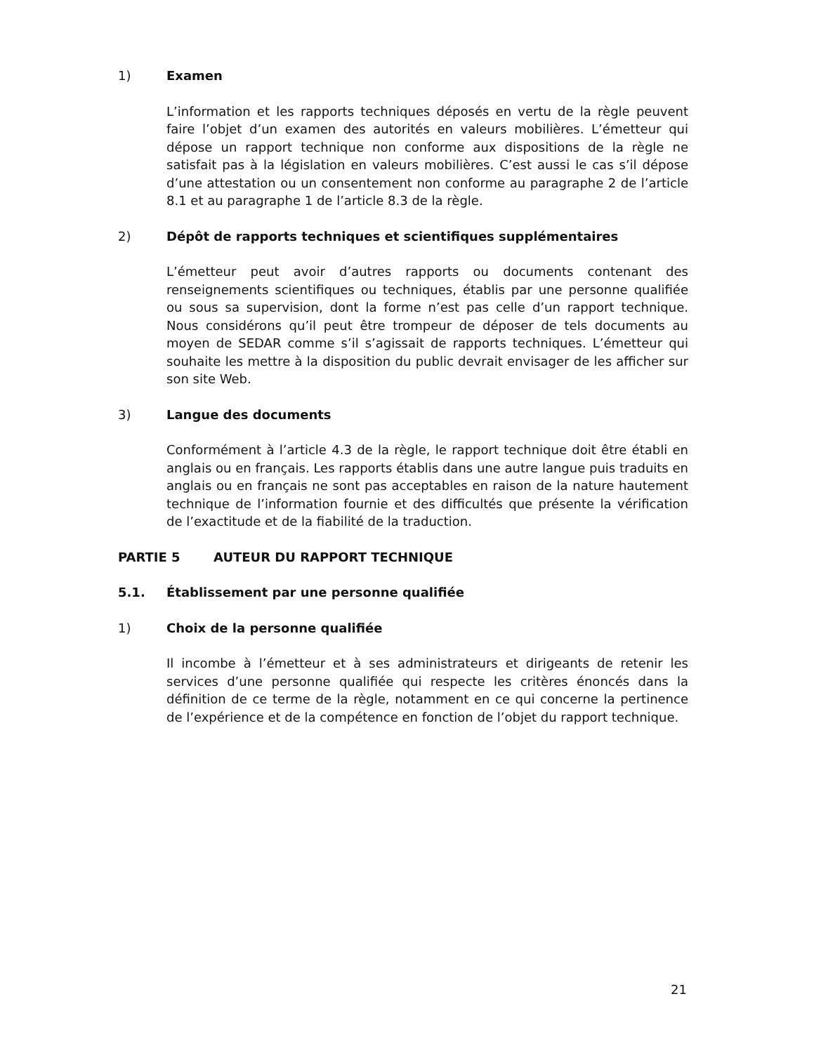1) Examen
L’information et les rapports techniques déposés en vertu de la règle peuvent faire l’objet d’un examen des autorités en valeurs mobilières. L’émetteur qui dépose un rapport technique non conforme aux dispositions de la règle ne satisfait pas à la législation en valeurs mobilières. C’est aussi le cas s’il dépose d’une attestation ou un consentement non conforme au paragraphe 2 de l’article 8.1 et au paragraphe 1 de l’article 8.3 de la règle.
2) Dépôt de rapports techniques et scientifiques supplémentaires
L’émetteur peut avoir d’autres rapports ou documents contenant des renseignements scientifiques ou techniques, établis par une personne qualifiée ou sous sa supervision, dont la forme n’est pas celle d’un rapport technique. Nous considérons qu’il peut être trompeur de déposer de tels documents au moyen de SEDAR comme s’il s’agissait de rapports techniques. L’émetteur qui souhaite les mettre à la disposition du public devrait envisager de les afficher sur son site Web.
3) Langue des documents
Conformément à l’article 4.3 de la règle, le rapport technique doit être établi en anglais ou en français. Les rapports établis dans une autre langue puis traduits en anglais ou en français ne sont pas acceptables en raison de la nature hautement technique de l’information fournie et des difficultés que présente la vérification de l’exactitude et de la fiabilité de la traduction.
PARTIE 5 AUTEUR DU RAPPORT TECHNIQUE
5.1. Établissement par une personne qualifiée
1) Choix de la personne qualifiée
Il incombe à l’émetteur et à ses administrateurs et dirigeants de retenir les services d’une personne qualifiée qui respecte les critères énoncés dans la définition de ce terme de la règle, notamment en ce qui concerne la pertinence de l’expérience et de la compétence en fonction de l’objet du rapport technique.
21